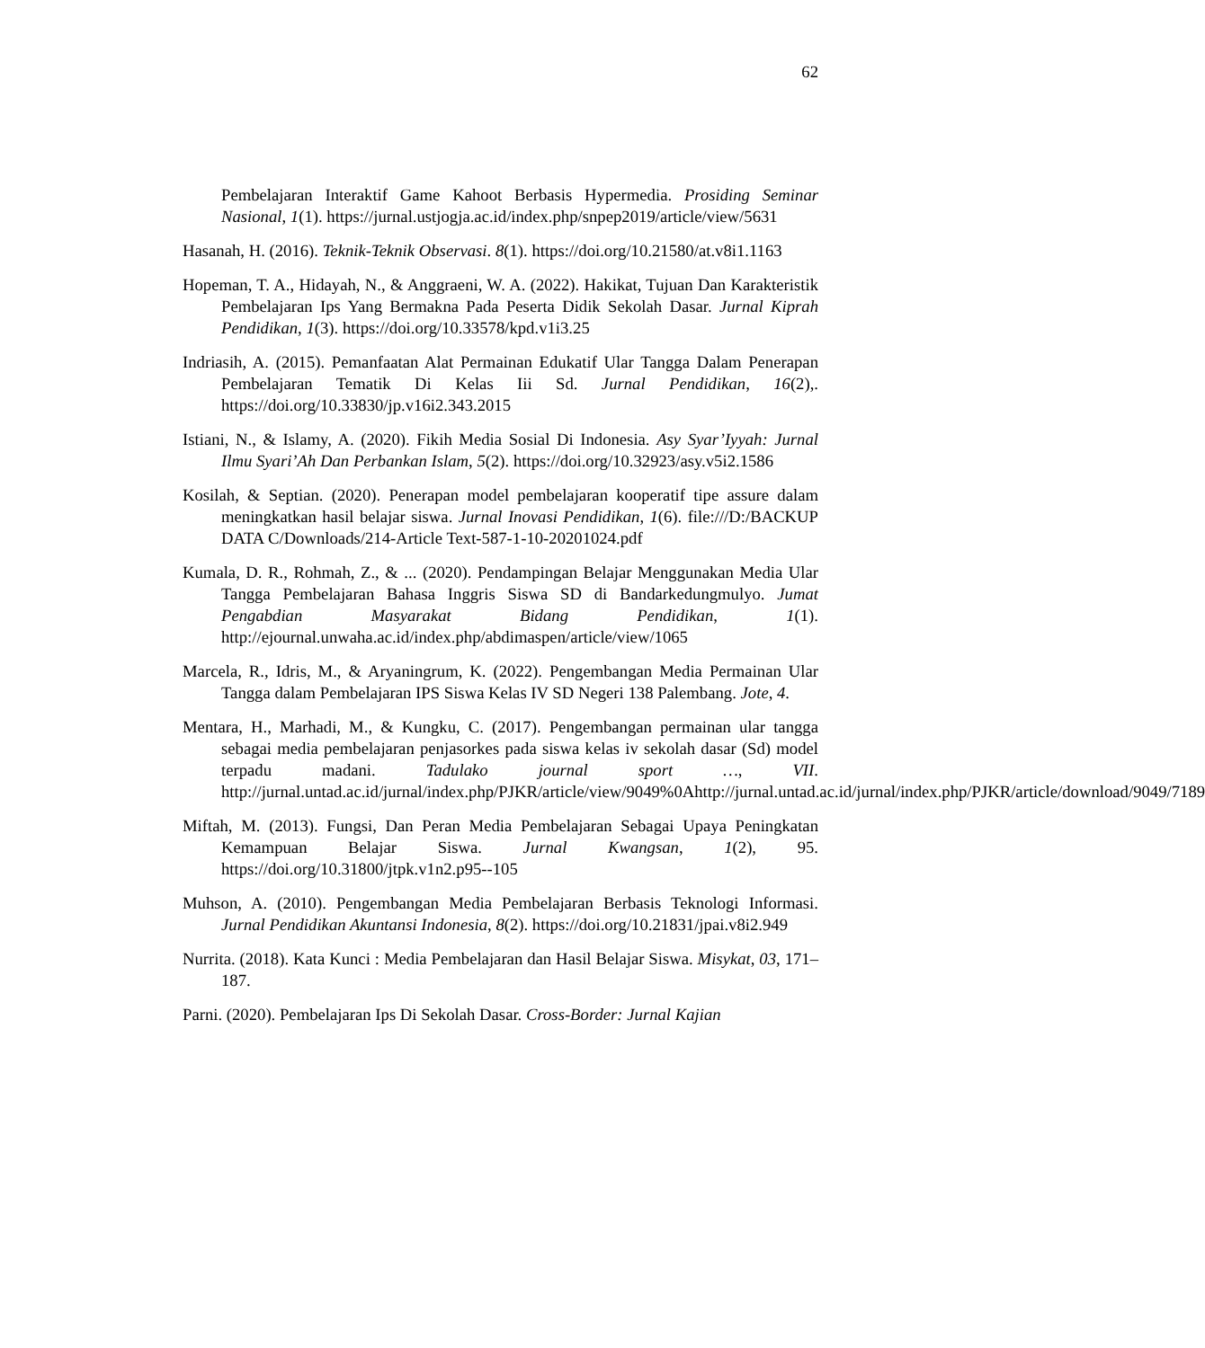62
Pembelajaran Interaktif Game Kahoot Berbasis Hypermedia. Prosiding Seminar Nasional, 1(1). https://jurnal.ustjogja.ac.id/index.php/snpep2019/article/view/5631
Hasanah, H. (2016). Teknik-Teknik Observasi. 8(1). https://doi.org/10.21580/at.v8i1.1163
Hopeman, T. A., Hidayah, N., & Anggraeni, W. A. (2022). Hakikat, Tujuan Dan Karakteristik Pembelajaran Ips Yang Bermakna Pada Peserta Didik Sekolah Dasar. Jurnal Kiprah Pendidikan, 1(3). https://doi.org/10.33578/kpd.v1i3.25
Indriasih, A. (2015). Pemanfaatan Alat Permainan Edukatif Ular Tangga Dalam Penerapan Pembelajaran Tematik Di Kelas Iii Sd. Jurnal Pendidikan, 16(2),. https://doi.org/10.33830/jp.v16i2.343.2015
Istiani, N., & Islamy, A. (2020). Fikih Media Sosial Di Indonesia. Asy Syar’Iyyah: Jurnal Ilmu Syari’Ah Dan Perbankan Islam, 5(2). https://doi.org/10.32923/asy.v5i2.1586
Kosilah, & Septian. (2020). Penerapan model pembelajaran kooperatif tipe assure dalam meningkatkan hasil belajar siswa. Jurnal Inovasi Pendidikan, 1(6). file:///D:/BACKUP DATA C/Downloads/214-Article Text-587-1-10-20201024.pdf
Kumala, D. R., Rohmah, Z., & ... (2020). Pendampingan Belajar Menggunakan Media Ular Tangga Pembelajaran Bahasa Inggris Siswa SD di Bandarkedungmulyo. Jumat Pengabdian Masyarakat Bidang Pendidikan, 1(1). http://ejournal.unwaha.ac.id/index.php/abdimaspen/article/view/1065
Marcela, R., Idris, M., & Aryaningrum, K. (2022). Pengembangan Media Permainan Ular Tangga dalam Pembelajaran IPS Siswa Kelas IV SD Negeri 138 Palembang. Jote, 4.
Mentara, H., Marhadi, M., & Kungku, C. (2017). Pengembangan permainan ular tangga sebagai media pembelajaran penjasorkes pada siswa kelas iv sekolah dasar (Sd) model terpadu madani. Tadulako journal sport …, VII. http://jurnal.untad.ac.id/jurnal/index.php/PJKR/article/view/9049%0Ahttp://jurnal.untad.ac.id/jurnal/index.php/PJKR/article/download/9049/7189
Miftah, M. (2013). Fungsi, Dan Peran Media Pembelajaran Sebagai Upaya Peningkatan Kemampuan Belajar Siswa. Jurnal Kwangsan, 1(2), 95. https://doi.org/10.31800/jtpk.v1n2.p95--105
Muhson, A. (2010). Pengembangan Media Pembelajaran Berbasis Teknologi Informasi. Jurnal Pendidikan Akuntansi Indonesia, 8(2). https://doi.org/10.21831/jpai.v8i2.949
Nurrita. (2018). Kata Kunci : Media Pembelajaran dan Hasil Belajar Siswa. Misykat, 03, 171–187.
Parni. (2020). Pembelajaran Ips Di Sekolah Dasar. Cross-Border: Jurnal Kajian